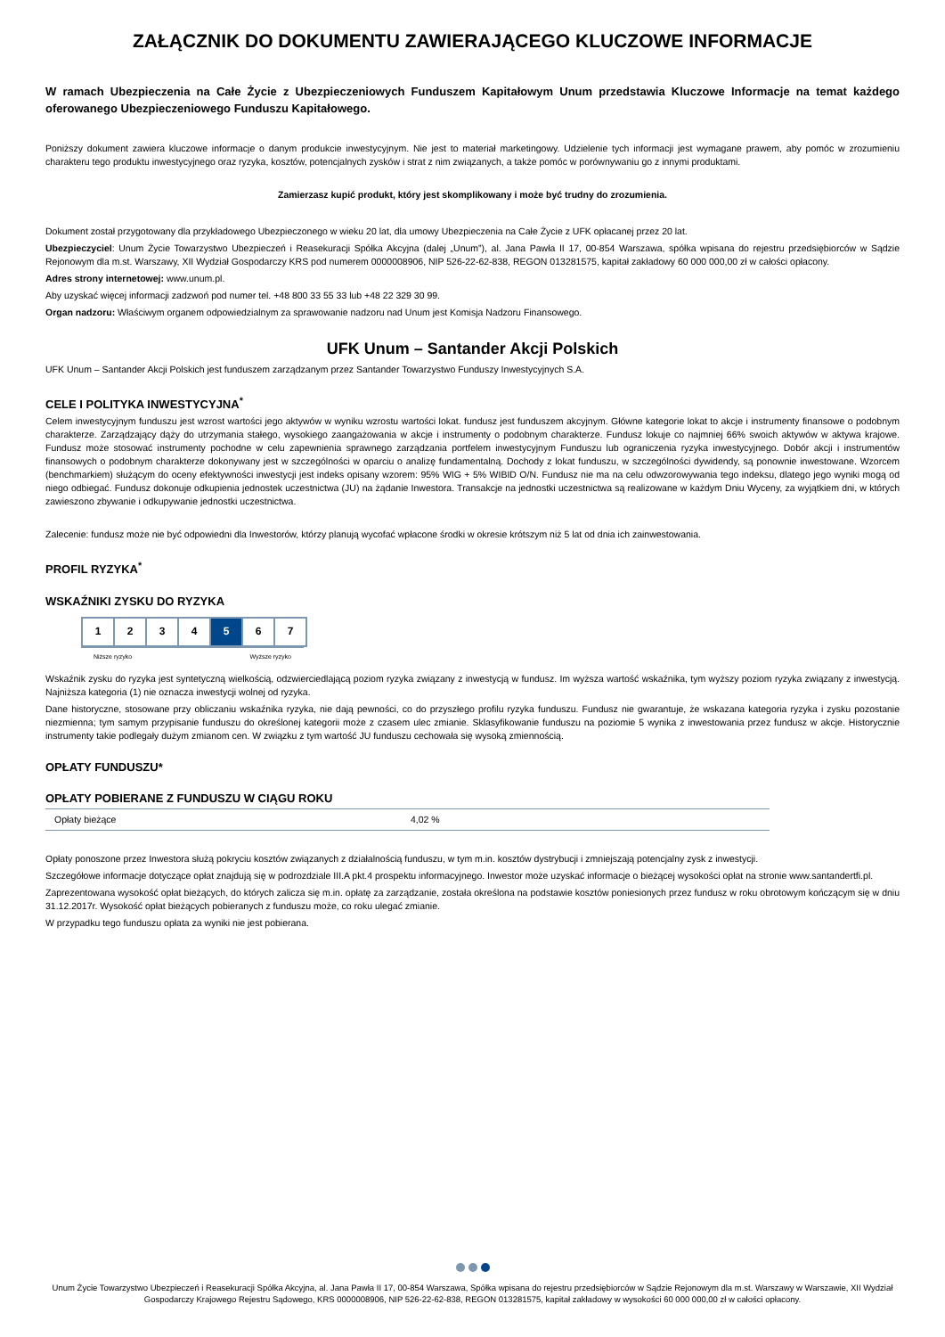ZAŁĄCZNIK DO DOKUMENTU ZAWIERAJĄCEGO KLUCZOWE INFORMACJE
W ramach Ubezpieczenia na Całe Życie z Ubezpieczeniowych Funduszem Kapitałowym Unum przedstawia Kluczowe Informacje na temat każdego oferowanego Ubezpieczeniowego Funduszu Kapitałowego.
Poniższy dokument zawiera kluczowe informacje o danym produkcie inwestycyjnym. Nie jest to materiał marketingowy. Udzielenie tych informacji jest wymagane prawem, aby pomóc w zrozumieniu charakteru tego produktu inwestycyjnego oraz ryzyka, kosztów, potencjalnych zysków i strat z nim związanych, a także pomóc w porównywaniu go z innymi produktami.
Zamierzasz kupić produkt, który jest skomplikowany i może być trudny do zrozumienia.
Dokument został przygotowany dla przykładowego Ubezpieczonego w wieku 20 lat, dla umowy Ubezpieczenia na Całe Życie z UFK opłacanej przez 20 lat.
Ubezpieczyciel: Unum Życie Towarzystwo Ubezpieczeń i Reasekuracji Spółka Akcyjna (dalej „Unum”), al. Jana Pawła II 17, 00-854 Warszawa, spółka wpisana do rejestru przedsiębiorców w Sądzie Rejonowym dla m.st. Warszawy, XII Wydział Gospodarczy KRS pod numerem 0000008906, NIP 526-22-62-838, REGON 013281575, kapitał zakładowy 60 000 000,00 zł w całości opłacony.
Adres strony internetowej: www.unum.pl.
Aby uzyskać więcej informacji zadzwoń pod numer tel. +48 800 33 55 33 lub +48 22 329 30 99.
Organ nadzoru: Właściwym organem odpowiedzialnym za sprawowanie nadzoru nad Unum jest Komisja Nadzoru Finansowego.
UFK Unum – Santander Akcji Polskich
UFK Unum – Santander Akcji Polskich jest funduszem zarządzanym przez Santander Towarzystwo Funduszy Inwestycyjnych S.A.
CELE I POLITYKA INWESTYCYJNA<sup>*</sup>
Celem inwestycyjnym funduszu jest wzrost wartości jego aktywów w wyniku wzrostu wartości lokat. fundusz jest funduszem akcyjnym. Główne kategorie lokat to akcje i instrumenty finansowe o podobnym charakterze. Zarządzający dąży do utrzymania stałego, wysokiego zaangażowania w akcje i instrumenty o podobnym charakterze. Fundusz lokuje co najmniej 66% swoich aktywów w aktywa krajowe. Fundusz może stosować instrumenty pochodne w celu zapewnienia sprawnego zarządzania portfelem inwestycyjnym Funduszu lub ograniczenia ryzyka inwestycyjnego. Dobór akcji i instrumentów finansowych o podobnym charakterze dokonywany jest w szczególności w oparciu o analizę fundamentalną. Dochody z lokat funduszu, w szczególności dywidendy, są ponownie inwestowane. Wzorcem (benchmarkiem) służącym do oceny efektywności inwestycji jest indeks opisany wzorem: 95% WIG + 5% WIBID O/N. Fundusz nie ma na celu odwzorowywania tego indeksu, dlatego jego wyniki mogą od niego odbiegać. Fundusz dokonuje odkupienia jednostek uczestnictwa (JU) na żądanie Inwestora. Transakcje na jednostki uczestnictwa są realizowane w każdym Dniu Wyceny, za wyjątkiem dni, w których zawieszono zbywanie i odkupywanie jednostki uczestnictwa.
Zalecenie: fundusz może nie być odpowiedni dla Inwestorów, którzy planują wycofać wpłacone środki w okresie krótszym niż 5 lat od dnia ich zainwestowania.
PROFIL RYZYKA<sup>*</sup>
WSKAŹNIKI ZYSKU DO RYZYKA
| 1 | 2 | 3 | 4 | 5 | 6 | 7 |
Niższe ryzyko Wyższe ryzyko
Wskaźnik zysku do ryzyka jest syntetyczną wielkością, odzwierciedlającą poziom ryzyka związany z inwestycją w fundusz. Im wyższa wartość wskaźnika, tym wyższy poziom ryzyka związany z inwestycją. Najniższa kategoria (1) nie oznacza inwestycji wolnej od ryzyka.
Dane historyczne, stosowane przy obliczaniu wskaźnika ryzyka, nie dają pewności, co do przyszłego profilu ryzyka funduszu. Fundusz nie gwarantuje, że wskazana kategoria ryzyka i zysku pozostanie niezmienna; tym samym przypisanie funduszu do określonej kategorii może z czasem ulec zmianie. Sklasyfikowanie funduszu na poziomie 5 wynika z inwestowania przez fundusz w akcje. Historycznie instrumenty takie podlegały dużym zmianom cen. W związku z tym wartość JU funduszu cechowała się wysoką zmiennością.
OPŁATY FUNDUSZU*
OPŁATY POBIERANE Z FUNDUSZU W CIĄGU ROKU
| Opłaty bieżące | 4,02 % |
Opłaty ponoszone przez Inwestora służą pokryciu kosztów związanych z działalnością funduszu, w tym m.in. kosztów dystrybucji i zmniejszają potencjalny zysk z inwestycji.
Szczegółowe informacje dotyczące opłat znajdują się w podrozdziale III.A pkt.4 prospektu informacyjnego. Inwestor może uzyskać informacje o bieżącej wysokości opłat na stronie www.santandertfi.pl.
Zaprezentowana wysokość opłat bieżących, do których zalicza się m.in. opłatę za zarządzanie, została określona na podstawie kosztów poniesionych przez fundusz w roku obrotowym kończącym się w dniu 31.12.2017r. Wysokość opłat bieżących pobieranych z funduszu może, co roku ulegać zmianie.
W przypadku tego funduszu opłata za wyniki nie jest pobierana.
Unum Życie Towarzystwo Ubezpieczeń i Reasekuracji Spółka Akcyjna, al. Jana Pawła II 17, 00-854 Warszawa, Spółka wpisana do rejestru przedsiębiorców w Sądzie Rejonowym dla m.st. Warszawy w Warszawie, XII Wydział Gospodarczy Krajowego Rejestru Sądowego, KRS 0000008906, NIP 526-22-62-838, REGON 013281575, kapitał zakładowy w wysokości 60 000 000,00 zł w całości opłacony.